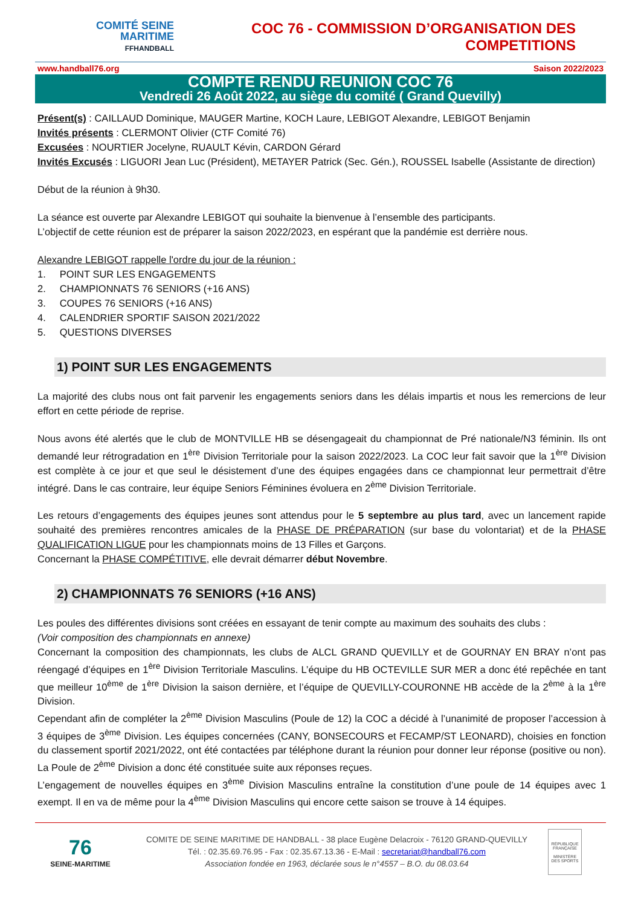COMITÉ SEINE
MARITIME
FFHANDBALL
COC 76 - COMMISSION D’ORGANISATION DES COMPETITIONS
www.handball76.org Saison 2022/2023
COMPTE RENDU REUNION COC 76
Vendredi 26 Août 2022, au siège du comité ( Grand Quevilly)
Présent(s) : CAILLAUD Dominique, MAUGER Martine, KOCH Laure, LEBIGOT Alexandre, LEBIGOT Benjamin
Invités présents : CLERMONT Olivier (CTF Comité 76)
Excusées : NOURTIER Jocelyne, RUAULT Kévin, CARDON Gérard
Invités Excusés : LIGUORI Jean Luc (Président), METAYER Patrick (Sec. Gén.), ROUSSEL Isabelle (Assistante de direction)
Début de la réunion à 9h30.
La séance est ouverte par Alexandre LEBIGOT qui souhaite la bienvenue à l’ensemble des participants.
L’objectif de cette réunion est de préparer la saison 2022/2023, en espérant que la pandémie est derrière nous.
Alexandre LEBIGOT rappelle l'ordre du jour de la réunion :
1. POINT SUR LES ENGAGEMENTS
2. CHAMPIONNATS 76 SENIORS (+16 ANS)
3. COUPES 76 SENIORS (+16 ANS)
4. CALENDRIER SPORTIF SAISON 2021/2022
5. QUESTIONS DIVERSES
1) POINT SUR LES ENGAGEMENTS
La majorité des clubs nous ont fait parvenir les engagements seniors dans les délais impartis et nous les remercions de leur effort en cette période de reprise.
Nous avons été alertés que le club de MONTVILLE HB se désengageait du championnat de Pré nationale/N3 féminin. Ils ont demandé leur rétrogradation en 1<sup>ère</sup> Division Territoriale pour la saison 2022/2023. La COC leur fait savoir que la 1<sup>ère</sup> Division est complète à ce jour et que seul le désistement d’une des équipes engagées dans ce championnat leur permettrait d’être intégré. Dans le cas contraire, leur équipe Seniors Féminines évoluera en 2<sup>ème</sup> Division Territoriale.
Les retours d’engagements des équipes jeunes sont attendus pour le 5 septembre au plus tard, avec un lancement rapide souhaité des premières rencontres amicales de la PHASE DE PRÉPARATION (sur base du volontariat) et de la PHASE QUALIFICATION LIGUE pour les championnats moins de 13 Filles et Garçons.
Concernant la PHASE COMPÉTITIVE, elle devrait démarrer début Novembre.
2) CHAMPIONNATS 76 SENIORS (+16 ANS)
Les poules des différentes divisions sont créées en essayant de tenir compte au maximum des souhaits des clubs :
(Voir composition des championnats en annexe)
Concernant la composition des championnats, les clubs de ALCL GRAND QUEVILLY et de GOURNAY EN BRAY n’ont pas réengagé d’équipes en 1<sup>ère</sup> Division Territoriale Masculins. L’équipe du HB OCTEVILLE SUR MER a donc été repêchée en tant que meilleur 10<sup>ème</sup> de 1<sup>ère</sup> Division la saison dernière, et l’équipe de QUEVILLY-COURONNE HB accède de la 2<sup>ème</sup> à la 1<sup>ère</sup> Division.
Cependant afin de compléter la 2<sup>ème</sup> Division Masculins (Poule de 12) la COC a décidé à l’unanimité de proposer l’accession à 3 équipes de 3<sup>ème</sup> Division. Les équipes concernées (CANY, BONSECOURS et FECAMP/ST LEONARD), choisies en fonction du classement sportif 2021/2022, ont été contactées par téléphone durant la réunion pour donner leur réponse (positive ou non). La Poule de 2<sup>ème</sup> Division a donc été constituée suite aux réponses reçues.
L’engagement de nouvelles équipes en 3<sup>ème</sup> Division Masculins entraîne la constitution d’une poule de 14 équipes avec 1 exempt. Il en va de même pour la 4<sup>ème</sup> Division Masculins qui encore cette saison se trouve à 14 équipes.
76
SEINE-MARITIME
COMITE DE SEINE MARITIME DE HANDBALL - 38 place Eugène Delacroix - 76120 GRAND-QUEVILLY
Tél. : 02.35.69.76.95 - Fax : 02.35.67.13.36 - E-Mail : secretariat@handball76.com
Association fondée en 1963, déclarée sous le n°4557 – B.O. du 08.03.64
RÉPUBLIQUE FRANÇAISE
MINISTÈRE DES SPORTS